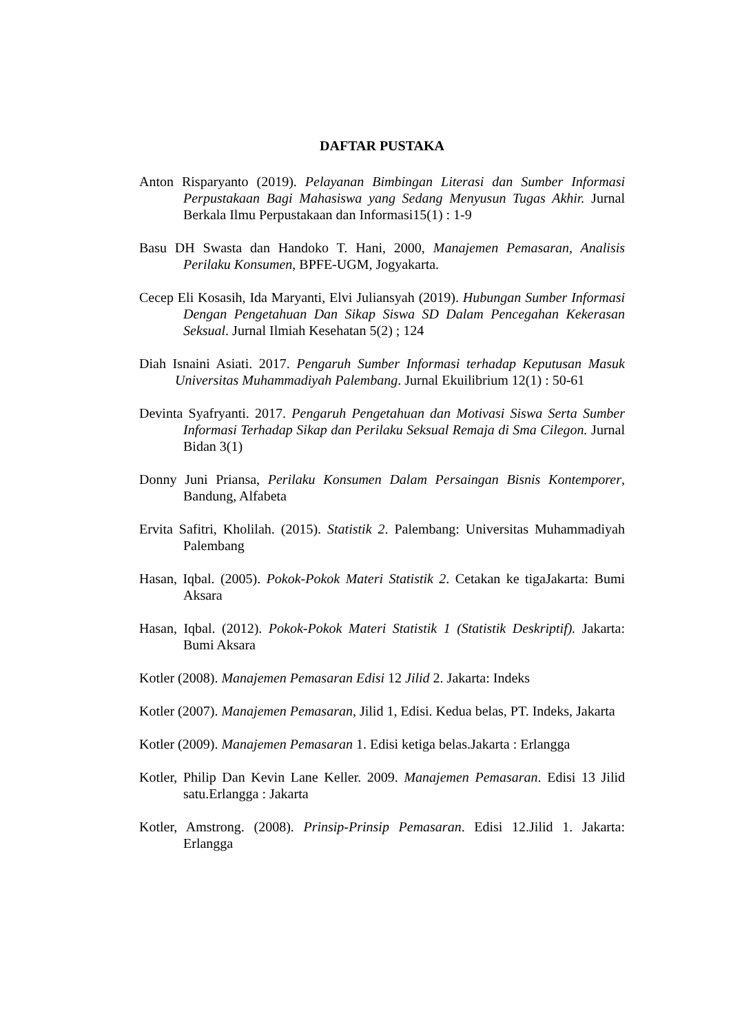DAFTAR PUSTAKA
Anton Risparyanto (2019). Pelayanan Bimbingan Literasi dan Sumber Informasi Perpustakaan Bagi Mahasiswa yang Sedang Menyusun Tugas Akhir. Jurnal Berkala Ilmu Perpustakaan dan Informasi15(1) : 1-9
Basu DH Swasta dan Handoko T. Hani, 2000, Manajemen Pemasaran, Analisis Perilaku Konsumen, BPFE-UGM, Jogyakarta.
Cecep Eli Kosasih, Ida Maryanti, Elvi Juliansyah (2019). Hubungan Sumber Informasi Dengan Pengetahuan Dan Sikap Siswa SD Dalam Pencegahan Kekerasan Seksual. Jurnal Ilmiah Kesehatan 5(2) ; 124
Diah Isnaini Asiati. 2017. Pengaruh Sumber Informasi terhadap Keputusan Masuk Universitas Muhammadiyah Palembang. Jurnal Ekuilibrium 12(1) : 50-61
Devinta Syafryanti. 2017. Pengaruh Pengetahuan dan Motivasi Siswa Serta Sumber Informasi Terhadap Sikap dan Perilaku Seksual Remaja di Sma Cilegon. Jurnal Bidan 3(1)
Donny Juni Priansa, Perilaku Konsumen Dalam Persaingan Bisnis Kontemporer, Bandung, Alfabeta
Ervita Safitri, Kholilah. (2015). Statistik 2. Palembang: Universitas Muhammadiyah Palembang
Hasan, Iqbal. (2005). Pokok-Pokok Materi Statistik 2. Cetakan ke tigaJakarta: Bumi Aksara
Hasan, Iqbal. (2012). Pokok-Pokok Materi Statistik 1 (Statistik Deskriptif). Jakarta: Bumi Aksara
Kotler (2008). Manajemen Pemasaran Edisi 12 Jilid 2. Jakarta: Indeks
Kotler (2007). Manajemen Pemasaran, Jilid 1, Edisi. Kedua belas, PT. Indeks, Jakarta
Kotler (2009). Manajemen Pemasaran 1. Edisi ketiga belas.Jakarta : Erlangga
Kotler, Philip Dan Kevin Lane Keller. 2009. Manajemen Pemasaran. Edisi 13 Jilid satu.Erlangga : Jakarta
Kotler, Amstrong. (2008). Prinsip-Prinsip Pemasaran. Edisi 12.Jilid 1. Jakarta: Erlangga